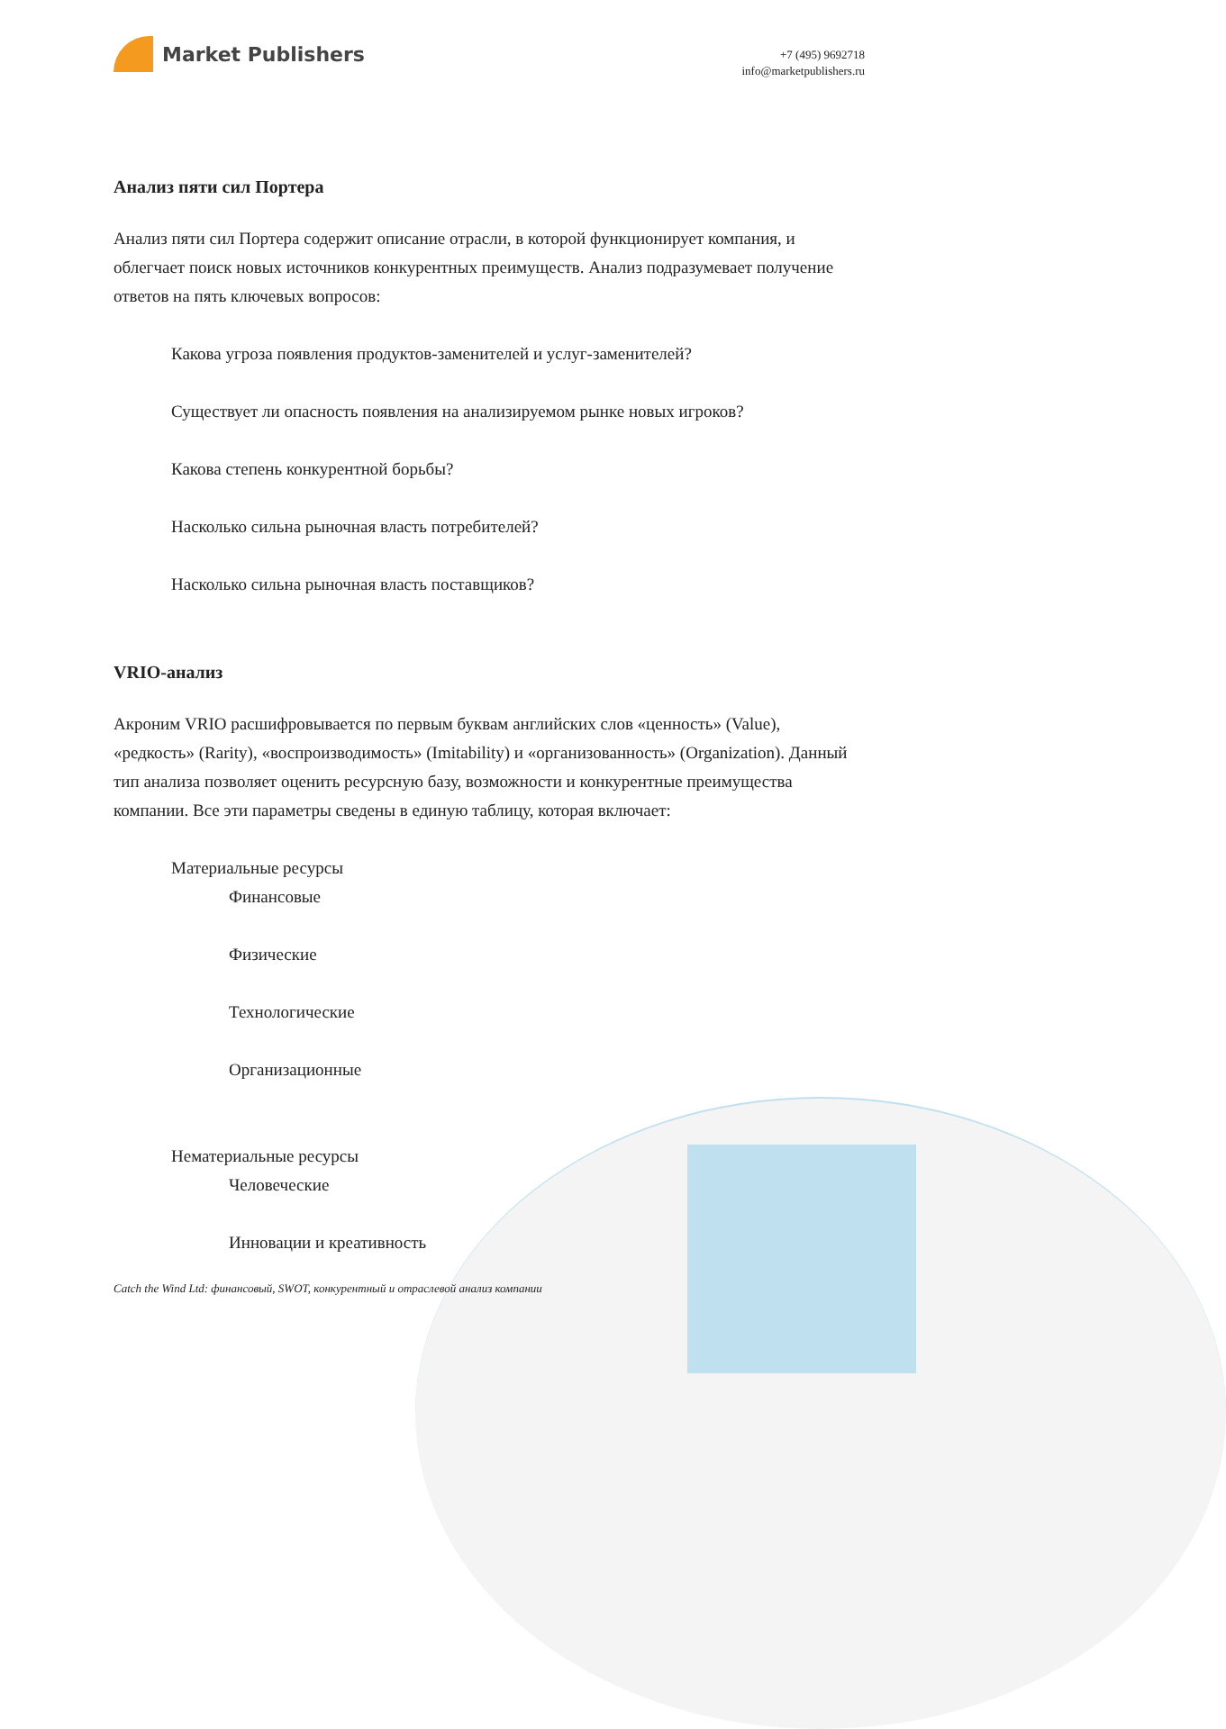Market Publishers
+7 (495) 9692718
info@marketpublishers.ru
Анализ пяти сил Портера
Анализ пяти сил Портера содержит описание отрасли, в которой функционирует компания, и облегчает поиск новых источников конкурентных преимуществ. Анализ подразумевает получение ответов на пять ключевых вопросов:
Какова угроза появления продуктов-заменителей и услуг-заменителей?
Существует ли опасность появления на анализируемом рынке новых игроков?
Какова степень конкурентной борьбы?
Насколько сильна рыночная власть потребителей?
Насколько сильна рыночная власть поставщиков?
VRIO-анализ
Акроним VRIO расшифровывается по первым буквам английских слов «ценность» (Value), «редкость» (Rarity), «воспроизводимость» (Imitability) и «организованность» (Organization). Данный тип анализа позволяет оценить ресурсную базу, возможности и конкурентные преимущества компании. Все эти параметры сведены в единую таблицу, которая включает:
Материальные ресурсы
Финансовые
Физические
Технологические
Организационные
Нематериальные ресурсы
Человеческие
Инновации и креативность
Catch the Wind Ltd: финансовый, SWOT, конкурентный и отраслевой анализ компании